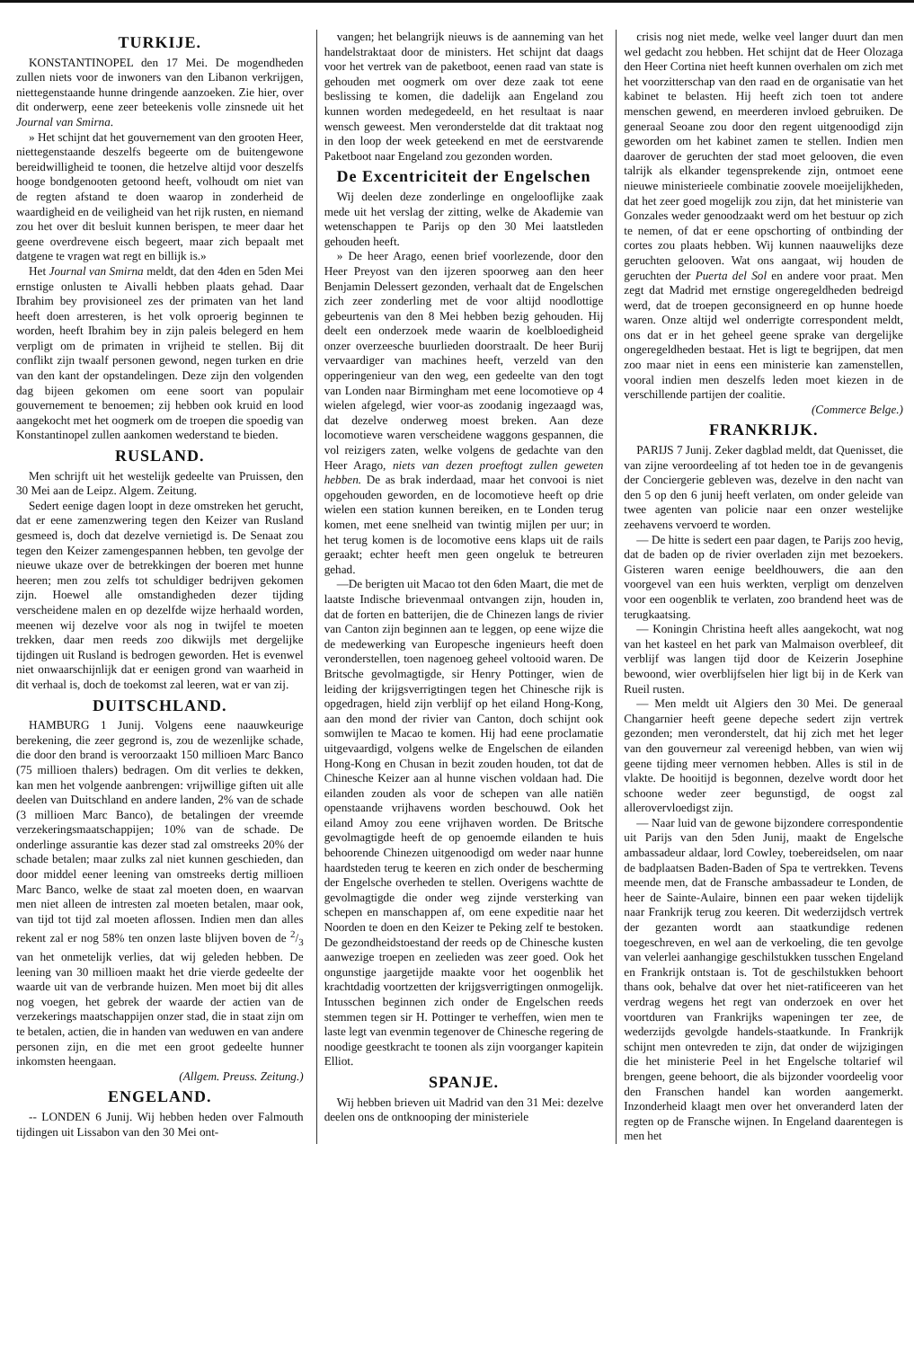TURKIJE.
KONSTANTINOPEL den 17 Mei. De mogendheden zullen niets voor de inwoners van den Libanon verkrijgen, niettegenstaande hunne dringende aanzoeken. Zie hier, over dit onderwerp, eene zeer beteekenis volle zinsnede uit het Journal van Smirna.
» Het schijnt dat het gouvernement van den grooten Heer, niettegenstaande deszelfs begeerte om de buitengewone bereidwilligheid te toonen, die hetzelve altijd voor deszelfs hooge bondgenooten getoond heeft, volhoudt om niet van de regten afstand te doen waarop in zonderheid de waardigheid en de veiligheid van het rijk rusten, en niemand zou het over dit besluit kunnen berispen, te meer daar het geene overdrevene eisch begeert, maar zich bepaalt met datgene te vragen wat regt en billijk is.»
Het Journal van Smirna meldt, dat den 4den en 5den Mei ernstige onlusten te Aivalli hebben plaats gehad. Daar Ibrahim bey provisioneel zes der primaten van het land heeft doen arresteren, is het volk oproerig beginnen te worden, heeft Ibrahim bey in zijn paleis belegerd en hem verpligt om de primaten in vrijheid te stellen. Bij dit conflikt zijn twaalf personen gewond, negen turken en drie van den kant der opstandelingen. Deze zijn den volgenden dag bijeen gekomen om eene soort van populair gouvernement te benoemen; zij hebben ook kruid en lood aangekocht met het oogmerk om de troepen die spoedig van Konstantinopel zullen aankomen wederstand te bieden.
RUSLAND.
Men schrijft uit het westelijk gedeelte van Pruissen, den 30 Mei aan de Leipz. Algem. Zeitung.
Sedert eenige dagen loopt in deze omstreken het gerucht, dat er eene zamenzwering tegen den Keizer van Rusland gesmeed is, doch dat dezelve vernietigd is. De Senaat zou tegen den Keizer zamengespannen hebben, ten gevolge der nieuwe ukaze over de betrekkingen der boeren met hunne heeren; men zou zelfs tot schuldiger bedrijven gekomen zijn. Hoewel alle omstandigheden dezer tijding verscheidene malen en op dezelfde wijze herhaald worden, meenen wij dezelve voor als nog in twijfel te moeten trekken, daar men reeds zoo dikwijls met dergelijke tijdingen uit Rusland is bedrogen geworden. Het is evenwel niet onwaarschijnlijk dat er eenigen grond van waarheid in dit verhaal is, doch de toekomst zal leeren, wat er van zij.
DUITSCHLAND.
HAMBURG 1 Junij. Volgens eene naauwkeurige berekening, die zeer gegrond is, zou de wezenlijke schade, die door den brand is veroorzaakt 150 millioen Marc Banco (75 millioen thalers) bedragen. Om dit verlies te dekken, kan men het volgende aanbrengen: vrijwillige giften uit alle deelen van Duitschland en andere landen, 2% van de schade (3 millioen Marc Banco), de betalingen der vreemde verzekeringsmaatschappijen; 10% van de schade. De onderlinge assurantie kas dezer stad zal omstreeks 20% der schade betalen; maar zulks zal niet kunnen geschieden, dan door middel eener leening van omstreeks dertig millioen Marc Banco, welke de staat zal moeten doen, en waarvan men niet alleen de intresten zal moeten betalen, maar ook, van tijd tot tijd zal moeten aflossen. Indien men dan alles rekent zal er nog 58% ten onzen laste blijven boven de 2/3 van het onmetelijk verlies, dat wij geleden hebben. De leening van 30 millioen maakt het drie vierde gedeelte der waarde uit van de verbrande huizen. Men moet bij dit alles nog voegen, het gebrek der waarde der actien van de verzekerings maatschappijen onzer stad, die in staat zijn om te betalen, actien, die in handen van weduwen en van andere personen zijn, en die met een groot gedeelte hunner inkomsten heengaan.
(Allgem. Preuss. Zeitung.)
ENGELAND.
-- LONDEN 6 Junij. Wij hebben heden over Falmouth tijdingen uit Lissabon van den 30 Mei ont-
vangen; het belangrijk nieuws is de aanneming van het handelstraktaat door de ministers. Het schijnt dat daags voor het vertrek van de paketboot, eenen raad van state is gehouden met oogmerk om over deze zaak tot eene beslissing te komen, die dadelijk aan Engeland zou kunnen worden medegedeeld, en het resultaat is naar wensch geweest. Men veronderstelde dat dit traktaat nog in den loop der week geteekend en met de eerstvarende Paketboot naar Engeland zou gezonden worden.
De Excentriciteit der Engelschen
Wij deelen deze zonderlinge en ongelooflijke zaak mede uit het verslag der zitting, welke de Akademie van wetenschappen te Parijs op den 30 Mei laatstleden gehouden heeft.
» De heer Arago, eenen brief voorlezende, door den Heer Preyost van den ijzeren spoorweg aan den heer Benjamin Delessert gezonden, verhaalt dat de Engelschen zich zeer zonderling met de voor altijd noodlottige gebeurtenis van den 8 Mei hebben bezig gehouden. Hij deelt een onderzoek mede waarin de koelbloedigheid onzer overzeesche buurlieden doorstraalt. De heer Burij vervaardiger van machines heeft, verzeld van den opperingenieur van den weg, een gedeelte van den togt van Londen naar Birmingham met eene locomotieve op 4 wielen afgelegd, wier voor-as zoodanig ingezaagd was, dat dezelve onderweg moest breken. Aan deze locomotieve waren verscheidene waggons gespannen, die vol reizigers zaten, welke volgens de gedachte van den Heer Arago, niets van dezen proeftogt zullen geweten hebben. De as brak inderdaad, maar het convooi is niet opgehouden geworden, en de locomotieve heeft op drie wielen een station kunnen bereiken, en te Londen terug komen, met eene snelheid van twintig mijlen per uur; in het terug komen is de locomotive eens klaps uit de rails geraakt; echter heeft men geen ongeluk te betreuren gehad.
—De berigten uit Macao tot den 6den Maart, die met de laatste Indische brievenmaal ontvangen zijn, houden in, dat de forten en batterijen, die de Chinezen langs de rivier van Canton zijn beginnen aan te leggen, op eene wijze die de medewerking van Europesche ingenieurs heeft doen veronderstellen, toen nagenoeg geheel voltooid waren. De Britsche gevolmagtigde, sir Henry Pottinger, wien de leiding der krijgsverrigtingen tegen het Chinesche rijk is opgedragen, hield zijn verblijf op het eiland Hong-Kong, aan den mond der rivier van Canton, doch schijnt ook somwijlen te Macao te komen. Hij had eene proclamatie uitgevaardigd, volgens welke de Engelschen de eilanden Hong-Kong en Chusan in bezit zouden houden, tot dat de Chinesche Keizer aan al hunne vischen voldaan had. Die eilanden zouden als voor de schepen van alle natiën openstaande vrijhavens worden beschouwd. Ook het eiland Amoy zou eene vrijhaven worden. De Britsche gevolmagtigde heeft de op genoemde eilanden te huis behoorende Chinezen uitgenoodigd om weder naar hunne haardsteden terug te keeren en zich onder de bescherming der Engelsche overheden te stellen. Overigens wachtte de gevolmagtigde die onder weg zijnde versterking van schepen en manschappen af, om eene expeditie naar het Noorden te doen en den Keizer te Peking zelf te bestoken. De gezondheidstoestand der reeds op de Chinesche kusten aanwezige troepen en zeelieden was zeer goed. Ook het ongunstige jaargetijde maakte voor het oogenblik het krachtdadig voortzetten der krijgsverrigtingen onmogelijk. Intusschen beginnen zich onder de Engelschen reeds stemmen tegen sir H. Pottinger te verheffen, wien men te laste legt van evenmin tegenover de Chinesche regering de noodige geestkracht te toonen als zijn voorganger kapitein Elliot.
SPANJE.
Wij hebben brieven uit Madrid van den 31 Mei: dezelve deelen ons de ontknooping der ministeriele
crisis nog niet mede, welke veel langer duurt dan men wel gedacht zou hebben. Het schijnt dat de Heer Olozaga den Heer Cortina niet heeft kunnen overhalen om zich met het voorzitterschap van den raad en de organisatie van het kabinet te belasten. Hij heeft zich toen tot andere menschen gewend, en meerderen invloed gebruiken. De generaal Seoane zou door den regent uitgenoodigd zijn geworden om het kabinet zamen te stellen. Indien men daarover de geruchten der stad moet gelooven, die even talrijk als elkander tegensprekende zijn, ontmoet eene nieuwe ministerieele combinatie zoovele moeijelijkheden, dat het zeer goed mogelijk zou zijn, dat het ministerie van Gonzales weder genoodzaakt werd om het bestuur op zich te nemen, of dat er eene opschorting of ontbinding der cortes zou plaats hebben. Wij kunnen naauwelijks deze geruchten gelooven. Wat ons aangaat, wij houden de geruchten der Puerta del Sol en andere voor praat. Men zegt dat Madrid met ernstige ongeregeldheden bedreigd werd, dat de troepen geconsigneerd en op hunne hoede waren. Onze altijd wel onderrigte correspondent meldt, ons dat er in het geheel geene sprake van dergelijke ongeregeldheden bestaat. Het is ligt te begrijpen, dat men zoo maar niet in eens een ministerie kan zamenstellen, vooral indien men deszelfs leden moet kiezen in de verschillende partijen der coalitie.
(Commerce Belge.)
FRANKRIJK.
PARIJS 7 Junij. Zeker dagblad meldt, dat Quenisset, die van zijne veroordeeling af tot heden toe in de gevangenis der Conciergerie gebleven was, dezelve in den nacht van den 5 op den 6 junij heeft verlaten, om onder geleide van twee agenten van policie naar een onzer westelijke zeehavens vervoerd te worden.
— De hitte is sedert een paar dagen, te Parijs zoo hevig, dat de baden op de rivier overladen zijn met bezoekers. Gisteren waren eenige beeldhouwers, die aan den voorgevel van een huis werkten, verpligt om denzelven voor een oogenblik te verlaten, zoo brandend heet was de terugkaatsing.
— Koningin Christina heeft alles aangekocht, wat nog van het kasteel en het park van Malmaison overbleef, dit verblijf was langen tijd door de Keizerin Josephine bewoond, wier overblijfselen hier ligt bij in de Kerk van Rueil rusten.
— Men meldt uit Algiers den 30 Mei. De generaal Changarnier heeft geene depeche sedert zijn vertrek gezonden; men veronderstelt, dat hij zich met het leger van den gouverneur zal vereenigd hebben, van wien wij geene tijding meer vernomen hebben. Alles is stil in de vlakte. De hooitijd is begonnen, dezelve wordt door het schoone weder zeer begunstigd, de oogst zal allerovervloedigst zijn.
— Naar luid van de gewone bijzondere correspondentie uit Parijs van den 5den Junij, maakt de Engelsche ambassadeur aldaar, lord Cowley, toebereidselen, om naar de badplaatsen Baden-Baden of Spa te vertrekken. Tevens meende men, dat de Fransche ambassadeur te Londen, de heer de Sainte-Aulaire, binnen een paar weken tijdelijk naar Frankrijk terug zou keeren. Dit wederzijdsch vertrek der gezanten wordt aan staatkundige redenen toegeschreven, en wel aan de verkoeling, die ten gevolge van velerlei aanhangige geschilstukken tusschen Engeland en Frankrijk ontstaan is. Tot de geschilstukken behoort thans ook, behalve dat over het niet-ratificeeren van het verdrag wegens het regt van onderzoek en over het voortduren van Frankrijks wapeningen ter zee, de wederzijds gevolgde handels-staatkunde. In Frankrijk schijnt men ontevreden te zijn, dat onder de wijzigingen die het ministerie Peel in het Engelsche toltarief wil brengen, geene behoort, die als bijzonder voordeelig voor den Franschen handel kan worden aangemerkt. Inzonderheid klaagt men over het onveranderd laten der regten op de Fransche wijnen. In Engeland daarentegen is men het